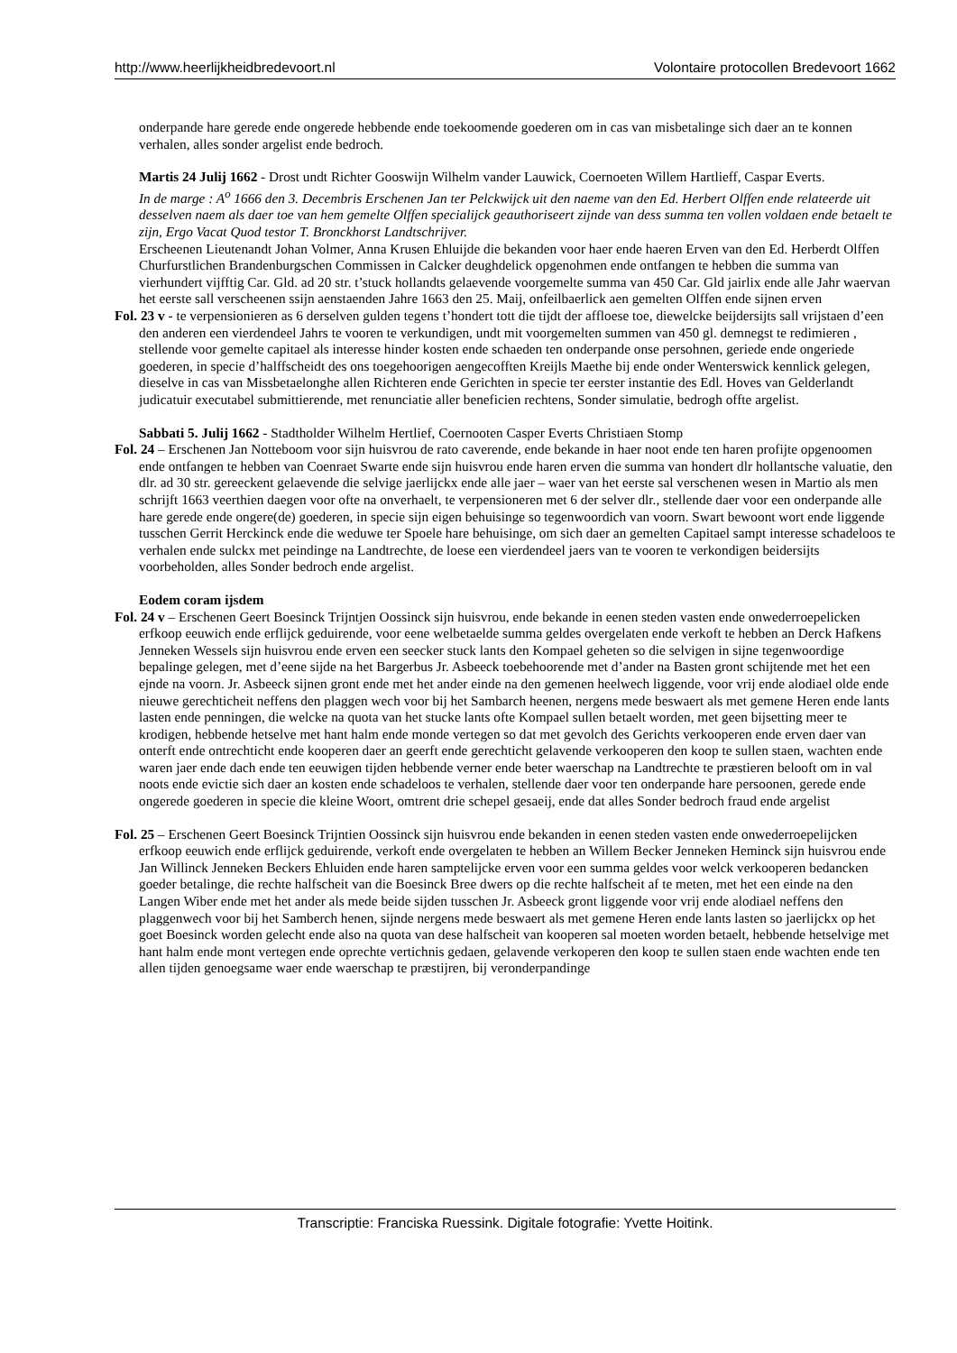http://www.heerlijkheidbredevoort.nl Volontaire protocollen Bredevoort 1662
onderpande hare gerede ende ongerede hebbende ende toekoomende goederen om in cas van misbetalinge sich daer an te konnen verhalen, alles sonder argelist ende bedroch.
Martis 24 Julij 1662 - Drost undt Richter Gooswijn Wilhelm vander Lauwick, Coernoeten Willem Hartlieff, Caspar Everts.
In de marge : A<sup>o</sup> 1666 den 3. Decembris Erschenen Jan ter Pelckwijck uit den naeme van den Ed. Herbert Olffen ende relateerde uit desselven naem als daer toe van hem gemelte Olffen specialijck geauthoriseert zijnde van dess summa ten vollen voldaen ende betaelt te zijn, Ergo Vacat Quod testor T. Bronckhorst Landtschrijver.
Erscheenen Lieutenandt Johan Volmer, Anna Krusen Ehluijde die bekanden voor haer ende haeren Erven van den Ed. Herberdt Olffen Churfurstlichen Brandenburgschen Commissen in Calcker deughdelick opgenohmen ende ontfangen te hebben die summa van vierhundert vijfftig Car. Gld. ad 20 str. t’stuck hollandts gelaevende voorgemelte summa van 450 Car. Gld jairlix ende alle Jahr waervan het eerste sall verscheenen ssijn aenstaenden Jahre 1663 den 25. Maij, onfeilbaerlick aen gemelten Olffen ende sijnen erven
Fol. 23 v - te verpensionieren as 6 derselven gulden tegens t’hondert tott die tijdt der affloese toe, diewelcke beijdersijts sall vrijstaen d’een den anderen een vierdendeel Jahrs te vooren te verkundigen, undt mit voorgemelten summen van 450 gl. demnegst te redimieren , stellende voor gemelte capitael als interesse hinder kosten ende schaeden ten onderpande onse persohnen, geriede ende ongeriede goederen, in specie d’halffscheidt des ons toegehoorigen aengecofften Kreijls Maethe bij ende onder Wenterswick kennlick gelegen, dieselve in cas van Missbetaelonghe allen Richteren ende Gerichten in specie ter eerster instantie des Edl. Hoves van Gelderlandt judicatuir executabel submittierende, met renunciatie aller beneficien rechtens, Sonder simulatie, bedrogh offte argelist.
Sabbati 5. Julij 1662 - Stadtholder Wilhelm Hertlief, Coernooten Casper Everts Christiaen Stomp
Fol. 24 – Erschenen Jan Notteboom voor sijn huisvrou de rato caverende, ende bekande in haer noot ende ten haren profijte opgenoomen ende ontfangen te hebben van Coenraet Swarte ende sijn huisvrou ende haren erven die summa van hondert dlr hollantsche valuatie, den dlr. ad 30 str. gereeckent gelaevende die selvige jaerlijckx ende alle jaer – waer van het eerste sal verschenen wesen in Martio als men schrijft 1663 veerthien daegen voor ofte na onverhaelt, te verpensioneren met 6 der selver dlr., stellende daer voor een onderpande alle hare gerede ende ongere(de) goederen, in specie sijn eigen behuisinge so tegenwoordich van voorn. Swart bewoont wort ende liggende tusschen Gerrit Herckinck ende die weduwe ter Spoele hare behuisinge, om sich daer an gemelten Capitael sampt interesse schadeloos te verhalen ende sulckx met peindinge na Landtrechte, de loese een vierdendeel jaers van te vooren te verkondigen beidersijts voorbeholden, alles Sonder bedroch ende argelist.
Eodem coram ijsdem
Fol. 24 v – Erschenen Geert Boesinck Trijntjen Oossinck sijn huisvrou, ende bekande in eenen steden vasten ende onwederroepelicken erfkoop eeuwich ende erflijck geduirende, voor eene welbetaelde summa geldes overgelaten ende verkoft te hebben an Derck Hafkens Jenneken Wessels sijn huisvrou ende erven een seecker stuck lants den Kompael geheten so die selvigen in sijne tegenwoordige bepalinge gelegen, met d’eene sijde na het Bargerbus Jr. Asbeeck toebehoorende met d’ander na Basten gront schijtende met het een ejnde na voorn. Jr. Asbeeck sijnen gront ende met het ander einde na den gemenen heelwech liggende, voor vrij ende alodiael olde ende nieuwe gerechticheit neffens den plaggen wech voor bij het Sambarch heenen, nergens mede beswaert als met gemene Heren ende lants lasten ende penningen, die welcke na quota van het stucke lants ofte Kompael sullen betaelt worden, met geen bijsetting meer te krodigen, hebbende hetselve met hant halm ende monde vertegen so dat met gevolch des Gerichts verkooperen ende erven daer van onterft ende ontrechticht ende kooperen daer an geerft ende gerechticht gelavende verkooperen den koop te sullen staen, wachten ende waren jaer ende dach ende ten eeuwigen tijden hebbende verner ende beter waerschap na Landtrechte te præstieren belooft om in val noots ende evictie sich daer an kosten ende schadeloos te verhalen, stellende daer voor ten onderpande hare persoonen, gerede ende ongerede goederen in specie die kleine Woort, omtrent drie schepel gesaeij, ende dat alles Sonder bedroch fraud ende argelist
Fol. 25 – Erschenen Geert Boesinck Trijntien Oossinck sijn huisvrou ende bekanden in eenen steden vasten ende onwederroepelijcken erfkoop eeuwich ende erflijck geduirende, verkoft ende overgelaten te hebben an Willem Becker Jenneken Heminck sijn huisvrou ende Jan Willinck Jenneken Beckers Ehluiden ende haren samptelijcke erven voor een summa geldes voor welck verkooperen bedancken goeder betalinge, die rechte halfscheit van die Boesinck Bree dwers op die rechte halfscheit af te meten, met het een einde na den Langen Wiber ende met het ander als mede beide sijden tusschen Jr. Asbeeck gront liggende voor vrij ende alodiael neffens den plaggenwech voor bij het Samberch henen, sijnde nergens mede beswaert als met gemene Heren ende lants lasten so jaerlijckx op het goet Boesinck worden gelecht ende also na quota van dese halfscheit van kooperen sal moeten worden betaelt, hebbende hetselvige met hant halm ende mont vertegen ende oprechte vertichnis gedaen, gelavende verkoperen den koop te sullen staen ende wachten ende ten allen tijden genoegsame waer ende waerschap te præstijren, bij veronderpandinge
Transcriptie: Franciska Ruessink. Digitale fotografie: Yvette Hoitink.